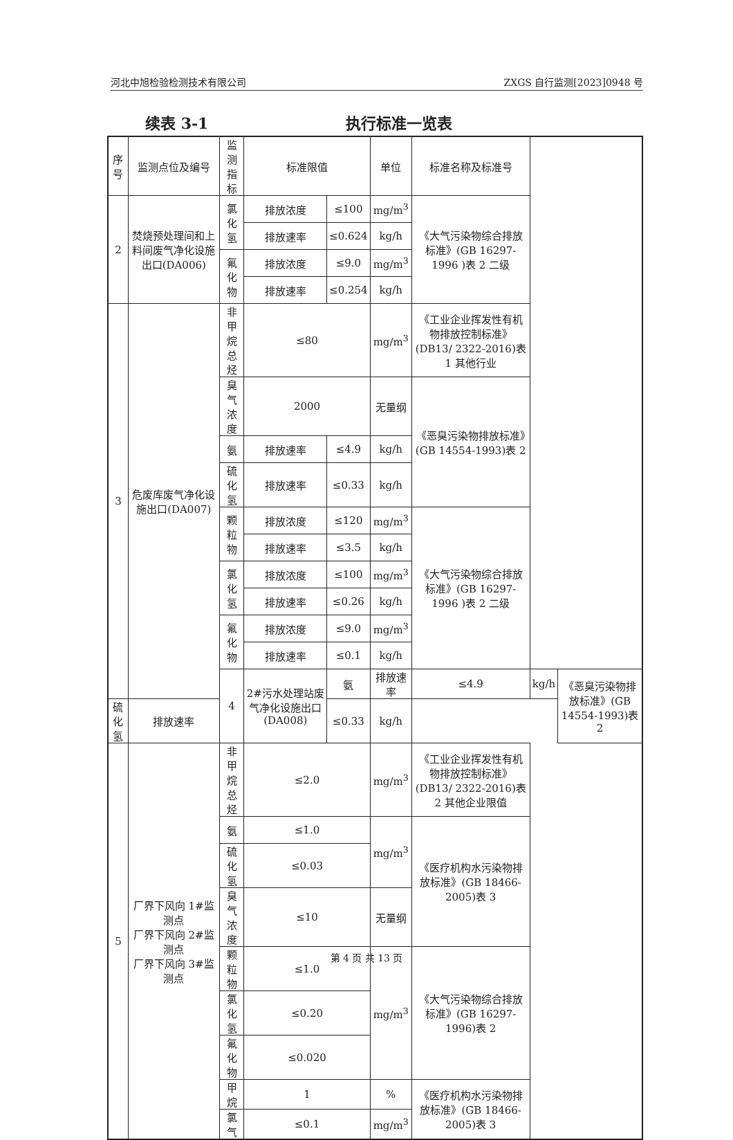河北中旭检验检测技术有限公司 ZXGS 自行监测[2023]0948 号
续表 3-1 执行标准一览表
| 序号 | 监测点位及编号 | 监测指标 | 标准限值 | | 单位 | 标准名称及标准号 | | |
| --- | --- | --- | --- | --- | --- | --- | --- | --- |
| 2 | 焚烧预处理间和上料间废气净化设施出口(DA006) | 氯化氢 | 排放浓度 | ≤100 | mg/m<sup>3</sup> | 《大气污染物综合排放标准》(GB 16297-1996 )表 2 二级 | | |
| | | | 排放速率 | ≤0.624 | kg/h | | | |
| | | 氟化物 | 排放浓度 | ≤9.0 | mg/m<sup>3</sup> | | | |
| | | | 排放速率 | ≤0.254 | kg/h | | | |
| 3 | 危废库废气净化设施出口(DA007) | 非甲烷总烃 | ≤80 | | mg/m<sup>3</sup> | 《工业企业挥发性有机物排放控制标准》(DB13/ 2322-2016)表 1 其他行业 | | |
| | | 臭气浓度 | 2000 | | 无量纲 | 《恶臭污染物排放标准》(GB 14554-1993)表 2 | | |
| | | 氨 | 排放速率 | ≤4.9 | kg/h | | | |
| | | 硫化氢 | 排放速率 | ≤0.33 | kg/h | | | |
| | | 颗粒物 | 排放浓度 | ≤120 | mg/m<sup>3</sup> | 《大气污染物综合排放标准》(GB 16297-1996 )表 2 二级 | | |
| | | | 排放速率 | ≤3.5 | kg/h | | | |
| | | 氯化氢 | 排放浓度 | ≤100 | mg/m<sup>3</sup> | | | |
| | | | 排放速率 | ≤0.26 | kg/h | | | |
| | | 氟化物 | 排放浓度 | ≤9.0 | mg/m<sup>3</sup> | | | |
| | | | 排放速率 | ≤0.1 | kg/h | | | |
| | | 4 | 2#污水处理站废气净化设施出口(DA008) | 氨 | 排放速率 | ≤4.9 | kg/h | 《恶臭污染物排放标准》(GB 14554-1993)表 2 |
| 硫化氢 | 排放速率 | | | ≤0.33 | kg/h | | | |
| 5 | 厂界下风向 1#监测点 厂界下风向 2#监测点 厂界下风向 3#监测点 | 非甲烷总烃 | ≤2.0 | | mg/m<sup>3</sup> | 《工业企业挥发性有机物排放控制标准》(DB13/ 2322-2016)表 2 其他企业限值 | | |
| | | 氨 | ≤1.0 | | mg/m<sup>3</sup> | 《医疗机构水污染物排放标准》(GB 18466-2005)表 3 | | |
| | | 硫化氢 | ≤0.03 | | | | | |
| | | 臭气浓度 | ≤10 | | 无量纲 | | | |
| | | 颗粒物 | ≤1.0 | | mg/m<sup>3</sup> | 《大气污染物综合排放标准》(GB 16297-1996)表 2 | | |
| | | 氯化氢 | ≤0.20 | | | | | |
| | | 氟化物 | ≤0.020 | | | | | |
| | | 甲烷 | 1 | | % | 《医疗机构水污染物排放标准》(GB 18466-2005)表 3 | | |
| | | 氯气 | ≤0.1 | | mg/m<sup>3</sup> | | | |
第 4 页 共 13 页